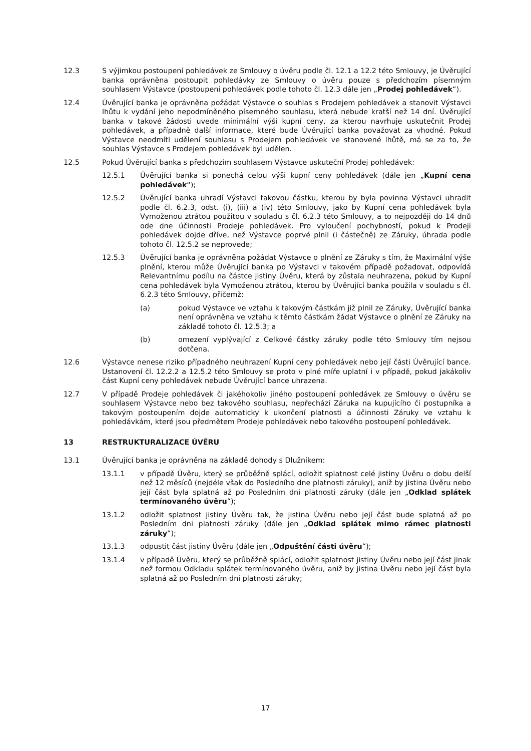12.3 S výjimkou postoupení pohledávek ze Smlouvy o úvěru podle čl. 12.1 a 12.2 této Smlouvy, je Úvěrující banka oprávněna postoupit pohledávky ze Smlouvy o úvěru pouze s předchozím písemným souhlasem Výstavce (postoupení pohledávek podle tohoto čl. 12.3 dále jen „Prodej pohledávek“).
12.4 Úvěrující banka je oprávněna požádat Výstavce o souhlas s Prodejem pohledávek a stanovit Výstavci lhůtu k vydání jeho nepodmíněného písemného souhlasu, která nebude kratší než 14 dní. Úvěrující banka v takové žádosti uvede minimální výši kupní ceny, za kterou navrhuje uskutečnit Prodej pohledávek, a případně další informace, které bude Úvěrující banka považovat za vhodné. Pokud Výstavce neodmítl udělení souhlasu s Prodejem pohledávek ve stanovené lhůtě, má se za to, že souhlas Výstavce s Prodejem pohledávek byl udělen.
12.5 Pokud Úvěrující banka s předchozím souhlasem Výstavce uskuteční Prodej pohledávek:
12.5.1 Úvěrující banka si ponechá celou výši kupní ceny pohledávek (dále jen „Kupní cena pohledávek“);
12.5.2 Úvěrující banka uhradí Výstavci takovou částku, kterou by byla povinna Výstavci uhradit podle čl. 6.2.3, odst. (i), (iii) a (iv) této Smlouvy, jako by Kupní cena pohledávek byla Vymoženou ztrátou použitou v souladu s čl. 6.2.3 této Smlouvy, a to nejpozději do 14 dnů ode dne účinnosti Prodeje pohledávek. Pro vyloučení pochybností, pokud k Prodeji pohledávek dojde dříve, než Výstavce poprvé plnil (i částečně) ze Záruky, úhrada podle tohoto čl. 12.5.2 se neprovede;
12.5.3 Úvěrující banka je oprávněna požádat Výstavce o plnění ze Záruky s tím, že Maximální výše plnění, kterou může Úvěrující banka po Výstavci v takovém případě požadovat, odpovídá Relevantnímu podílu na částce jistiny Úvěru, která by zůstala neuhrazena, pokud by Kupní cena pohledávek byla Vymoženou ztrátou, kterou by Úvěrující banka použila v souladu s čl. 6.2.3 této Smlouvy, přičemž:
(a) pokud Výstavce ve vztahu k takovým částkám již plnil ze Záruky, Úvěrující banka není oprávněna ve vztahu k těmto částkám žádat Výstavce o plnění ze Záruky na základě tohoto čl. 12.5.3; a
(b) omezení vyplývající z Celkové částky záruky podle této Smlouvy tím nejsou dotčena.
12.6 Výstavce nenese riziko případného neuhrazení Kupní ceny pohledávek nebo její části Úvěrující bance. Ustanovení čl. 12.2.2 a 12.5.2 této Smlouvy se proto v plné míře uplatní i v případě, pokud jakákoliv část Kupní ceny pohledávek nebude Úvěrující bance uhrazena.
12.7 V případě Prodeje pohledávek či jakéhokoliv jiného postoupení pohledávek ze Smlouvy o úvěru se souhlasem Výstavce nebo bez takového souhlasu, nepřechází Záruka na kupujícího či postupníka a takovým postoupením dojde automaticky k ukončení platnosti a účinnosti Záruky ve vztahu k pohledávkám, které jsou předmětem Prodeje pohledávek nebo takového postoupení pohledávek.
13 RESTRUKTURALIZACE ÚVĚRU
13.1 Úvěrující banka je oprávněna na základě dohody s Dlužníkem:
13.1.1 v případě Úvěru, který se průběžně splácí, odložit splatnost celé jistiny Úvěru o dobu delší než 12 měsíců (nejdéle však do Posledního dne platnosti záruky), aniž by jistina Úvěru nebo její část byla splatná až po Posledním dni platnosti záruky (dále jen „Odklad splátek termínovaného úvěru“);
13.1.2 odložit splatnost jistiny Úvěru tak, že jistina Úvěru nebo její část bude splatná až po Posledním dni platnosti záruky (dále jen „Odklad splátek mimo rámec platnosti záruky“);
13.1.3 odpustit část jistiny Úvěru (dále jen „Odpuštění části úvěru“);
13.1.4 v případě Úvěru, který se průběžně splácí, odložit splatnost jistiny Úvěru nebo její část jinak než formou Odkladu splátek termínovaného úvěru, aniž by jistina Úvěru nebo její část byla splatná až po Posledním dni platnosti záruky;
17